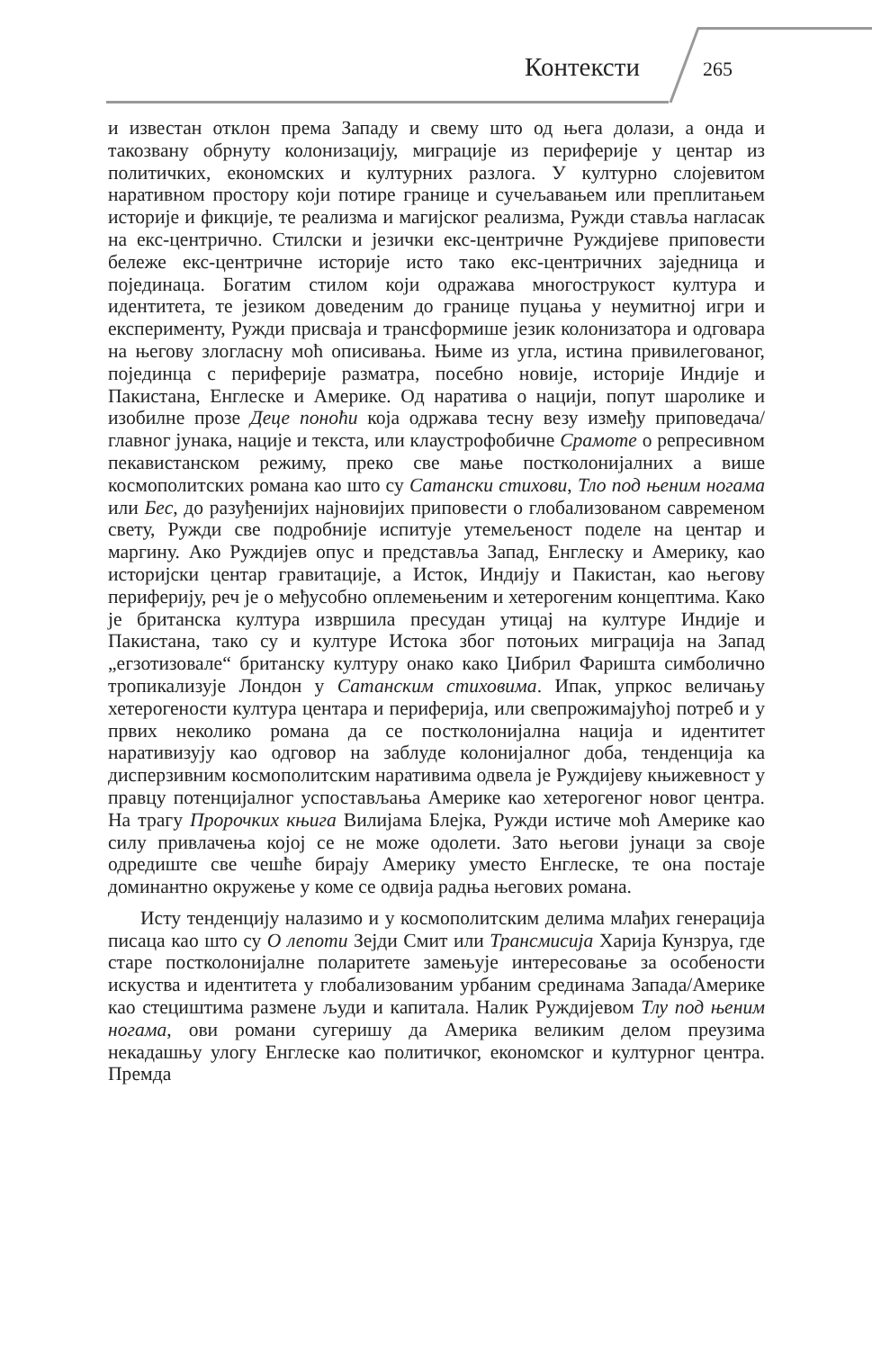Контексти 265
и известан отклон према Западу и свему што од њега долази, а онда и такозвану обрнуту колонизацију, миграције из периферије у центар из политичких, економских и културних разлога. У културно слојевитом наративном простору који потире границе и сучељавањем или преплитањем историје и фикције, те реализма и магијског реализма, Ружди ставља нагласак на екс-центрично. Стилски и језички екс-центричне Руждијеве приповести бележе екс-центричне историје исто тако екс-центричних заједница и појединаца. Богатим стилом који одражава многострукост култура и идентитета, те језиком доведеним до границе пуцања у неумитној игри и експерименту, Ружди присваја и трансформише језик колонизатора и одговара на његову злогласну моћ описивања. Њиме из угла, истина привилегованог, појединца с периферије разматра, посебно новије, историје Индије и Пакистана, Енглеске и Америке. Од наратива о нацији, попут шаролике и изобилне прозе Деце поноћи која одржава тесну везу између приповедача/главног јунака, нације и текста, или клаустрофобичне Срамоте о репресивном пекавистанском режиму, преко све мање постколонијалних а више космополитских романа као што су Сатански стихови, Тло под њеним ногама или Бес, до разуђенијих најновијих приповести о глобализованом савременом свету, Ружди све подробније испитује утемељеност поделе на центар и маргину. Ако Руждијев опус и представља Запад, Енглеску и Америку, као историјски центар гравитације, а Исток, Индију и Пакистан, као његову периферију, реч је о међусобно оплемењеним и хетерогеним концептима. Како је британска култура извршила пресудан утицај на културе Индије и Пакистана, тако су и културе Истока због потоњих миграција на Запад „егзотизовале“ британску културу онако како Џибрил Фаришта симболично тропикализује Лондон у Сатанским стиховима. Ипак, упркос величању хетерогености култура центара и периферија, или свепрожимајућој потреб и у првих неколико романа да се постколонијална нација и идентитет наративизују као одговор на заблуде колонијалног доба, тенденција ка дисперзивним космополитским наративима одвела је Руждијеву књижевност у правцу потенцијалног успостављања Америке као хетерогеног новог центра. На трагу Пророчких књига Вилијама Блејка, Ружди истиче моћ Америке као силу привлачења којој се не може одолети. Зато његови јунаци за своје одредиште све чешће бирају Америку уместо Енглеске, те она постаје доминантно окружење у коме се одвија радња његових романа.
Исту тенденцију налазимо и у космополитским делима млађих генерација писаца као што су О лепоти Зејди Смит или Трансмисија Харија Кунзруа, где старе постколонијалне поларитете замењује интересовање за особености искуства и идентитета у глобализованим урбаним срединама Запада/Америке као стециштима размене људи и капитала. Налик Руждијевом Тлу под њеним ногама, ови романи сугеришу да Америка великим делом преузима некадашњу улогу Енглеске као политичког, економског и културног центра. Премда